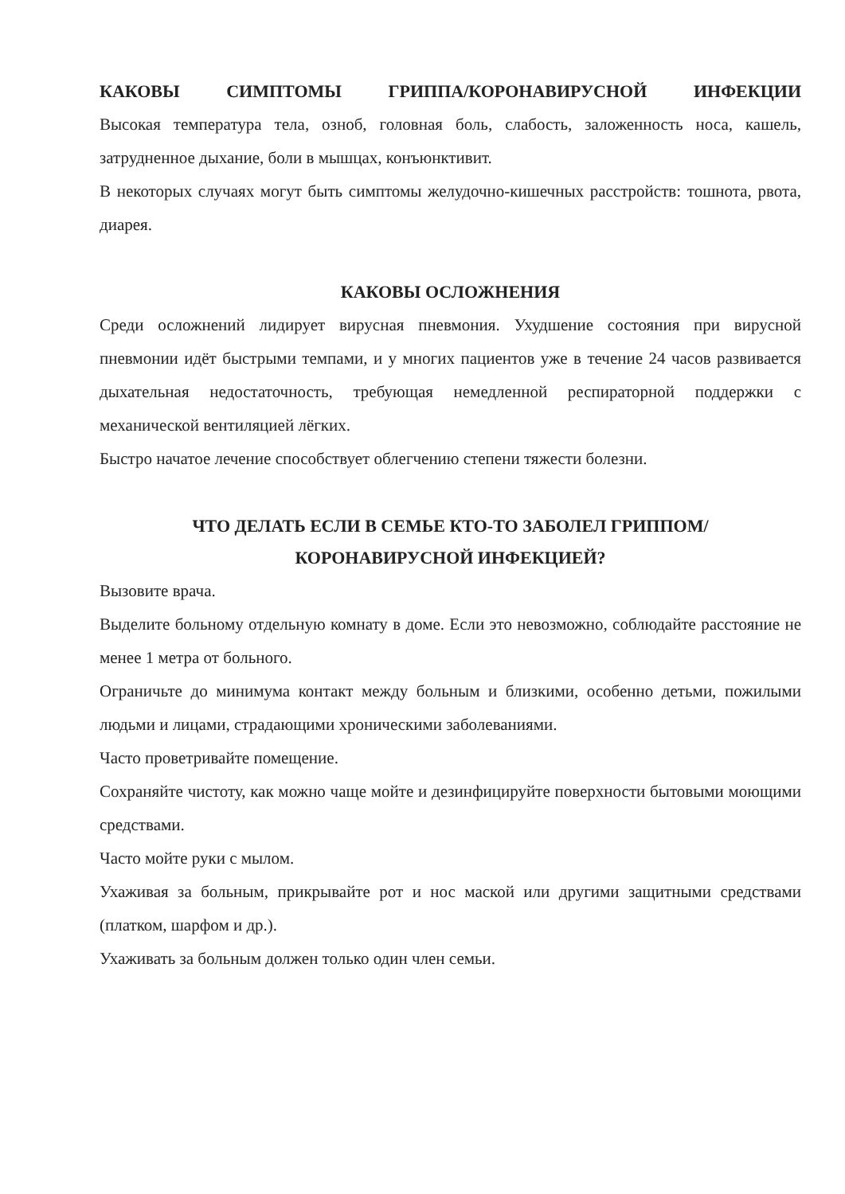КАКОВЫ СИМПТОМЫ ГРИППА/КОРОНАВИРУСНОЙ ИНФЕКЦИИ
Высокая температура тела, озноб, головная боль, слабость, заложенность носа, кашель, затрудненное дыхание, боли в мышцах, конъюнктивит.
В некоторых случаях могут быть симптомы желудочно-кишечных расстройств: тошнота, рвота, диарея.
КАКОВЫ ОСЛОЖНЕНИЯ
Среди осложнений лидирует вирусная пневмония. Ухудшение состояния при вирусной пневмонии идёт быстрыми темпами, и у многих пациентов уже в течение 24 часов развивается дыхательная недостаточность, требующая немедленной респираторной поддержки с механической вентиляцией лёгких.
Быстро начатое лечение способствует облегчению степени тяжести болезни.
ЧТО ДЕЛАТЬ ЕСЛИ В СЕМЬЕ КТО-ТО ЗАБОЛЕЛ ГРИППОМ/
КОРОНАВИРУСНОЙ ИНФЕКЦИЕЙ?
Вызовите врача.
Выделите больному отдельную комнату в доме. Если это невозможно, соблюдайте расстояние не менее 1 метра от больного.
Ограничьте до минимума контакт между больным и близкими, особенно детьми, пожилыми людьми и лицами, страдающими хроническими заболеваниями.
Часто проветривайте помещение.
Сохраняйте чистоту, как можно чаще мойте и дезинфицируйте поверхности бытовыми моющими средствами.
Часто мойте руки с мылом.
Ухаживая за больным, прикрывайте рот и нос маской или другими защитными средствами (платком, шарфом и др.).
Ухаживать за больным должен только один член семьи.